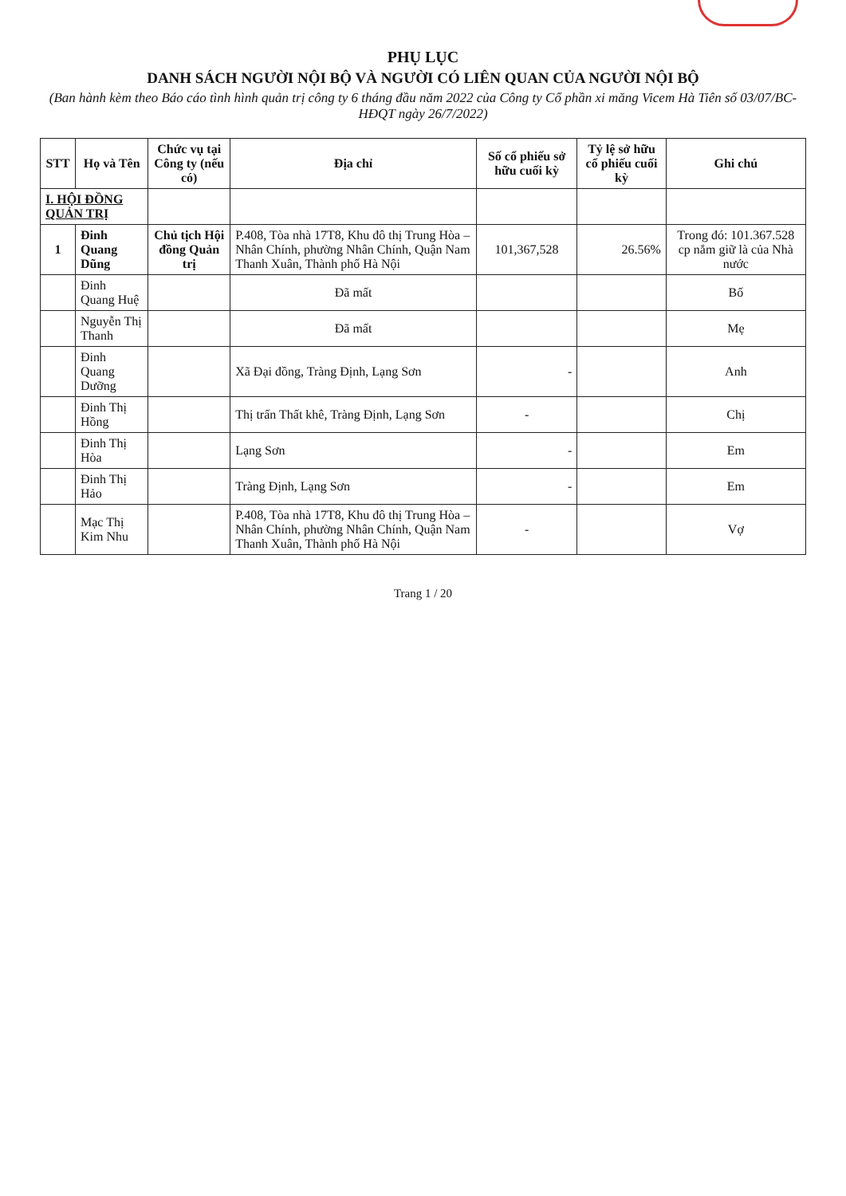PHỤ LỤC
DANH SÁCH NGƯỜI NỘI BỘ VÀ NGƯỜI CÓ LIÊN QUAN CỦA NGƯỜI NỘI BỘ
(Ban hành kèm theo Báo cáo tình hình quản trị công ty 6 tháng đầu năm 2022 của Công ty Cổ phần xi măng Vicem Hà Tiên số 03/07/BC-HĐQT ngày 26/7/2022)
| STT | Họ và Tên | Chức vụ tại Công ty (nếu có) | Địa chỉ | Số cổ phiếu sở hữu cuối kỳ | Tỷ lệ sở hữu cổ phiếu cuối kỳ | Ghi chú |
| --- | --- | --- | --- | --- | --- | --- |
| I. HỘI ĐỒNG QUẢN TRỊ | | | | | | |
| 1 | Đinh Quang Dũng | Chủ tịch Hội đồng Quản trị | P.408, Tòa nhà 17T8, Khu đô thị Trung Hòa – Nhân Chính, phường Nhân Chính, Quận Nam Thanh Xuân, Thành phố Hà Nội | 101,367,528 | 26.56% | Trong đó: 101.367.528 cp nắm giữ là của Nhà nước |
| | Đinh Quang Huệ | | Đã mất | | | Bố |
| | Nguyễn Thị Thanh | | Đã mất | | | Mẹ |
| | Đinh Quang Dưỡng | | Xã Đại đồng, Tràng Định, Lạng Sơn | - | | Anh |
| | Đinh Thị Hồng | | Thị trấn Thất khê, Tràng Định, Lạng Sơn | - | | Chị |
| | Đinh Thị Hòa | | Lạng Sơn | - | | Em |
| | Đinh Thị Hảo | | Tràng Định, Lạng Sơn | - | | Em |
| | Mạc Thị Kim Nhu | | P.408, Tòa nhà 17T8, Khu đô thị Trung Hòa – Nhân Chính, phường Nhân Chính, Quận Nam Thanh Xuân, Thành phố Hà Nội | - | | Vợ |
Trang 1 / 20